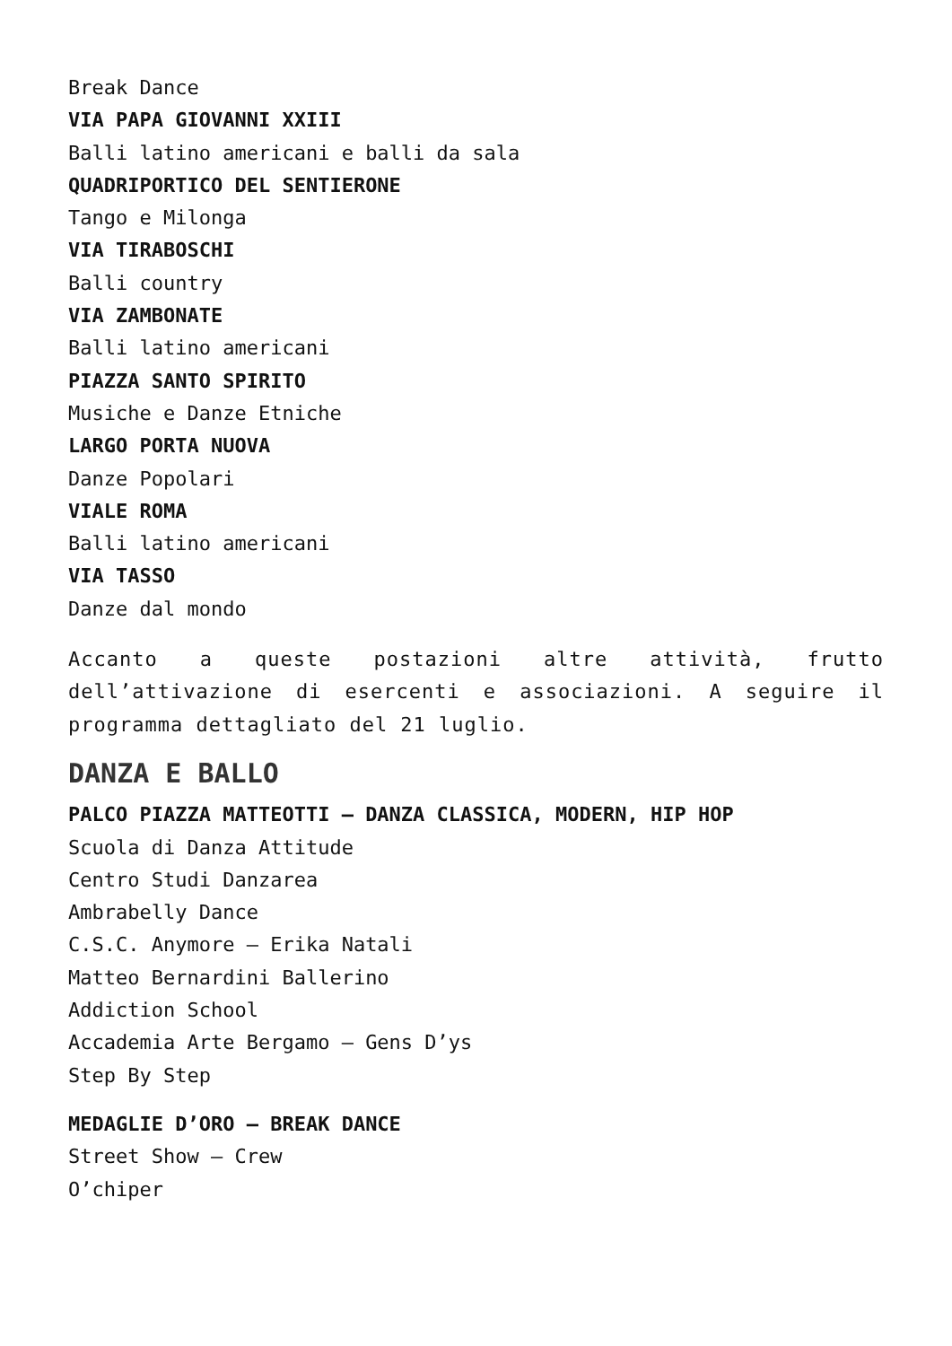Break Dance
VIA PAPA GIOVANNI XXIII
Balli latino americani e balli da sala
QUADRIPORTICO DEL SENTIERONE
Tango e Milonga
VIA TIRABOSCHI
Balli country
VIA ZAMBONATE
Balli latino americani
PIAZZA SANTO SPIRITO
Musiche e Danze Etniche
LARGO PORTA NUOVA
Danze Popolari
VIALE ROMA
Balli latino americani
VIA TASSO
Danze dal mondo
Accanto a queste postazioni altre attività, frutto dell’attivazione di esercenti e associazioni. A seguire il programma dettagliato del 21 luglio.
DANZA E BALLO
PALCO PIAZZA MATTEOTTI – DANZA CLASSICA, MODERN, HIP HOP
Scuola di Danza Attitude
Centro Studi Danzarea
Ambrabelly Dance
C.S.C. Anymore – Erika Natali
Matteo Bernardini Ballerino
Addiction School
Accademia Arte Bergamo – Gens D’ys
Step By Step
MEDAGLIE D’ORO – BREAK DANCE
Street Show – Crew
O’chiper